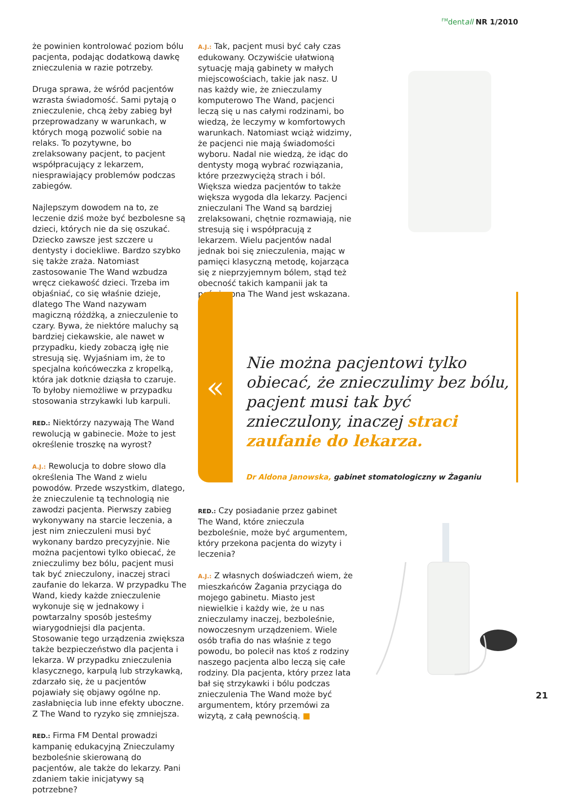<sup>FM</sup>dentall NR 1/2010
że powinien kontrolować poziom bólu pacjenta, podając dodatkową dawkę znieczulenia w razie potrzeby.
Druga sprawa, że wśród pacjentów wzrasta świadomość. Sami pytają o znieczulenie, chcą żeby zabieg był przeprowadzany w warunkach, w których mogą pozwolić sobie na relaks. To pozytywne, bo zrelaksowany pacjent, to pacjent współpracujący z lekarzem, niesprawiający problemów podczas zabiegów.
Najlepszym dowodem na to, ze leczenie dziś może być bezbolesne są dzieci, których nie da się oszukać. Dziecko zawsze jest szczere u dentysty i dociekliwe. Bardzo szybko się także zraża. Natomiast zastosowanie The Wand wzbudza wręcz ciekawość dzieci. Trzeba im objaśniać, co się właśnie dzieje, dlatego The Wand nazywam magiczną różdżką, a znieczulenie to czary. Bywa, że niektóre maluchy są bardziej ciekawskie, ale nawet w przypadku, kiedy zobaczą igłę nie stresują się. Wyjaśniam im, że to specjalna końcóweczka z kropelką, która jak dotknie dziąsła to czaruje. To byłoby niemożliwe w przypadku stosowania strzykawki lub karpuli.
RED.: Niektórzy nazywają The Wand rewolucją w gabinecie. Może to jest określenie troszkę na wyrost?
A.J.: Rewolucja to dobre słowo dla określenia The Wand z wielu powodów. Przede wszystkim, dlatego, że znieczulenie tą technologią nie zawodzi pacjenta. Pierwszy zabieg wykonywany na starcie leczenia, a jest nim znieczuleni musi być wykonany bardzo precyzyjnie. Nie można pacjentowi tylko obiecać, że znieczulimy bez bólu, pacjent musi tak być znieczulony, inaczej straci zaufanie do lekarza. W przypadku The Wand, kiedy każde znieczulenie wykonuje się w jednakowy i powtarzalny sposób jesteśmy wiarygodniejsi dla pacjenta. Stosowanie tego urządzenia zwiększa także bezpieczeństwo dla pacjenta i lekarza. W przypadku znieczulenia klasycznego, karpulą lub strzykawką, zdarzało się, że u pacjentów pojawiały się objawy ogólne np. zasłabnięcia lub inne efekty uboczne. Z The Wand to ryzyko się zmniejsza.
RED.: Firma FM Dental prowadzi kampanię edukacyjną Znieczulamy bezboleśnie skierowaną do pacjentów, ale także do lekarzy. Pani zdaniem takie inicjatywy są potrzebne?
A.J.: Tak, pacjent musi być cały czas edukowany. Oczywiście ułatwioną sytuację mają gabinety w małych miejscowościach, takie jak nasz. U nas każdy wie, że znieczulamy komputerowo The Wand, pacjenci leczą się u nas całymi rodzinami, bo wiedzą, że leczymy w komfortowych warunkach. Natomiast wciąż widzimy, że pacjenci nie mają świadomości wyboru. Nadal nie wiedzą, że idąc do dentysty mogą wybrać rozwiązania, które przezwyciężą strach i ból. Większa wiedza pacjentów to także większa wygoda dla lekarzy. Pacjenci znieczulani The Wand są bardziej zrelaksowani, chętnie rozmawiają, nie stresują się i współpracują z lekarzem. Wielu pacjentów nadal jednak boi się znieczulenia, mając w pamięci klasyczną metodę, kojarząca się z nieprzyjemnym bólem, stąd też obecność takich kampanii jak ta poświecona The Wand jest wskazana.
«
Nie można pacjentowi tylko obiecać, że znieczulimy bez bólu, pacjent musi tak być znieczulony, inaczej straci zaufanie do lekarza.
Dr Aldona Janowska, gabinet stomatologiczny w Żaganiu
RED.: Czy posiadanie przez gabinet The Wand, które znieczula bezboleśnie, może być argumentem, który przekona pacjenta do wizyty i leczenia?
A.J.: Z własnych doświadczeń wiem, że mieszkańców Żagania przyciąga do mojego gabinetu. Miasto jest niewielkie i każdy wie, że u nas znieczulamy inaczej, bezboleśnie, nowoczesnym urządzeniem. Wiele osób trafia do nas właśnie z tego powodu, bo polecił nas ktoś z rodziny naszego pacjenta albo leczą się całe rodziny. Dla pacjenta, który przez lata bał się strzykawki i bólu podczas znieczulenia The Wand może być argumentem, który przemówi za wizytą, z całą pewnością. ■
21